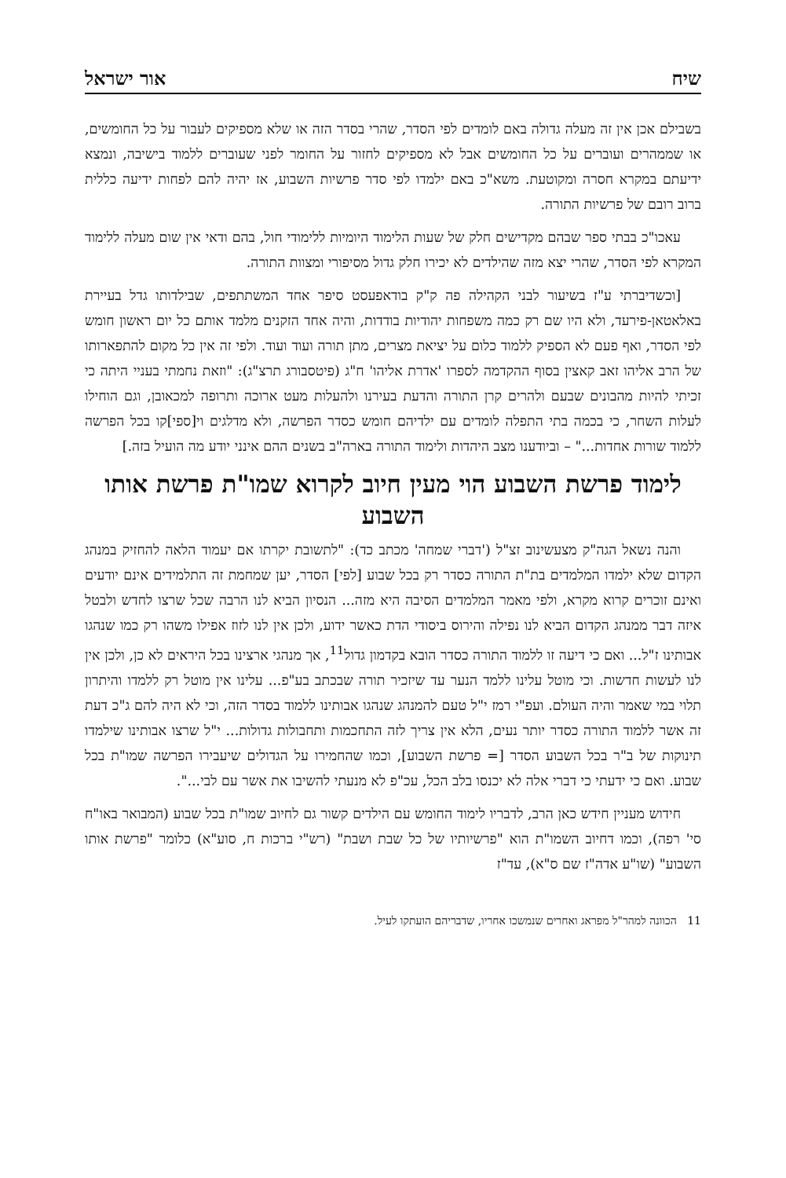שיח אור ישראל
בשבילם אכן אין זה מעלה גדולה באם לומדים לפי הסדר, שהרי בסדר הזה או שלא מספיקים לעבור על כל החומשים, או שממהרים ועוברים על כל החומשים אבל לא מספיקים לחזור על החומר לפני שעוברים ללמוד בישיבה, ונמצא ידיעתם במקרא חסרה ומקוטעת. משא"כ באם ילמדו לפי סדר פרשיות השבוע, אז יהיה להם לפחות ידיעה כללית ברוב רובם של פרשיות התורה.
עאכו"כ בבתי ספר שבהם מקדישים חלק של שעות הלימוד היומיות ללימודי חול, בהם ודאי אין שום מעלה ללימוד המקרא לפי הסדר, שהרי יצא מזה שהילדים לא יכירו חלק גדול מסיפורי ומצוות התורה.
[וכשדיברתי ע"ז בשיעור לבני הקהילה פה ק"ק בודאפעסט סיפר אחד המשתתפים, שבילדותו גדל בעיירת באלאטאן-פירעד, ולא היו שם רק כמה משפחות יהודיות בודדות, והיה אחד הזקנים מלמד אותם כל יום ראשון חומש לפי הסדר, ואף פעם לא הספיק ללמוד כלום על יציאת מצרים, מתן תורה ועוד ועוד. ולפי זה אין כל מקום להתפארותו של הרב אליהו זאב קאצין בסוף ההקדמה לספרו 'אדרת אליהו' ח"ג (פיטסבורג תרצ"ג): "וזאת נחמתי בעניי היתה כי זכיתי להיות מהבונים שבעם ולהרים קרן התורה והדעת בעירנו ולהעלות מעט ארוכה ותרופה למכאובן, וגם הוחילו לעלות השחר, כי בכמה בתי התפלה לומדים עם ילדיהם חומש כסדר הפרשה, ולא מדלגים וי[ספי]קו בכל הפרשה ללמוד שורות אחדות..." – וביודענו מצב היהדות ולימוד התורה בארה"ב בשנים ההם אינני יודע מה הועיל בזה.]
לימוד פרשת השבוע הוי מעין חיוב לקרוא שמו"ת פרשת אותו השבוע
והנה נשאל הגה"ק מצעשינוב זצ"ל ('דברי שמחה' מכתב כד): "לתשובת יקרתו אם יעמוד הלאה להחזיק במנהג הקדום שלא ילמדו המלמדים בת"ת התורה כסדר רק בכל שבוע [לפי] הסדר, יען שמחמת זה התלמידים אינם יודעים ואינם זוכרים קרוא מקרא, ולפי מאמר המלמדים הסיבה היא מזה... הנסיון הביא לנו הרבה שכל שרצו לחדש ולבטל איזה דבר ממנהג הקדום הביא לנו נפילה והירוס ביסודי הדת כאשר ידוע, ולכן אין לנו לזוז אפילו משהו רק כמו שנהגו אבותינו ז"ל... ואם כי דיעה זו ללמוד התורה כסדר הובא בקדמון גדול<sup>11</sup>, אך מנהגי ארצינו בכל היראים לא כן, ולכן אין לנו לעשות חדשות. וכי מוטל עלינו ללמד הנער עד שיזכיר תורה שבכתב בע"פ... עלינו אין מוטל רק ללמדו והיתרון תלוי במי שאמר והיה העולם. ועפ"י רמז י"ל טעם להמנהג שנהגו אבותינו ללמוד בסדר הזה, וכי לא היה להם ג"כ דעת זה אשר ללמוד התורה כסדר יותר נעים, הלא אין צריך לזה התחכמות ותחבולות גדולות... י"ל שרצו אבותינו שילמדו תינוקות של ב"ר בכל השבוע הסדר [= פרשת השבוע], וכמו שהחמירו על הגדולים שיעבירו הפרשה שמו"ת בכל שבוע. ואם כי ידעתי כי דברי אלה לא יכנסו בלב הכל, עכ"פ לא מנעתי להשיבו את אשר עם לבי...".
חידוש מעניין חידש כאן הרב, לדבריו לימוד החומש עם הילדים קשור גם לחיוב שמו"ת בכל שבוע (המבואר באו"ח סי' רפה), וכמו דחיוב השמו"ת הוא "פרשיותיו של כל שבת ושבת" (רש"י ברכות ח, סוע"א) כלומר "פרשת אותו השבוע" (שו"ע אדה"ז שם ס"א), עד"ז
11 הכוונה למהר"ל מפראג ואחרים שנמשכו אחריו, שדבריהם הועתקו לעיל.